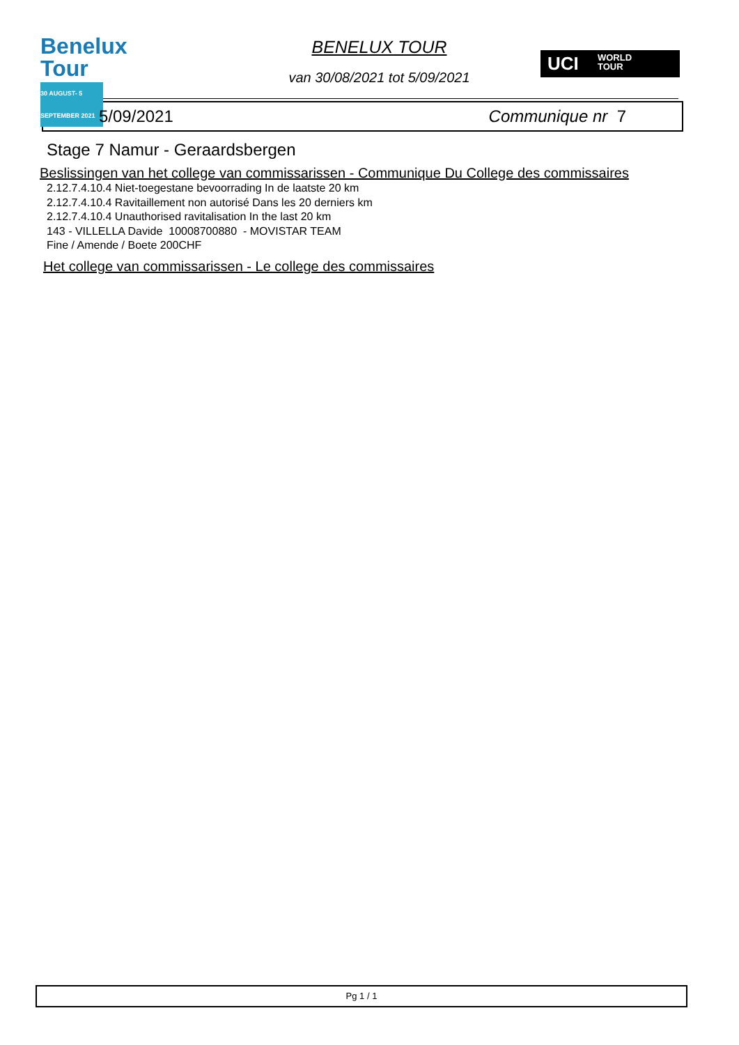Benelux Tour
30 AUGUST- 5 SEPTEMBER 2021
BENELUX TOUR
van 30/08/2021 tot 5/09/2021
UCI WORLD
TOUR
5/09/2021 Communique nr 7
Stage 7 Namur - Geraardsbergen
Beslissingen van het college van commissarissen - Communique Du College des commissaires
2.12.7.4.10.4 Niet-toegestane bevoorrading In de laatste 20 km
2.12.7.4.10.4 Ravitaillement non autorisé Dans les 20 derniers km
2.12.7.4.10.4 Unauthorised ravitalisation In the last 20 km
143 - VILLELLA Davide 10008700880 - MOVISTAR TEAM
Fine / Amende / Boete 200CHF
Het college van commissarissen - Le college des commissaires
Pg 1 / 1